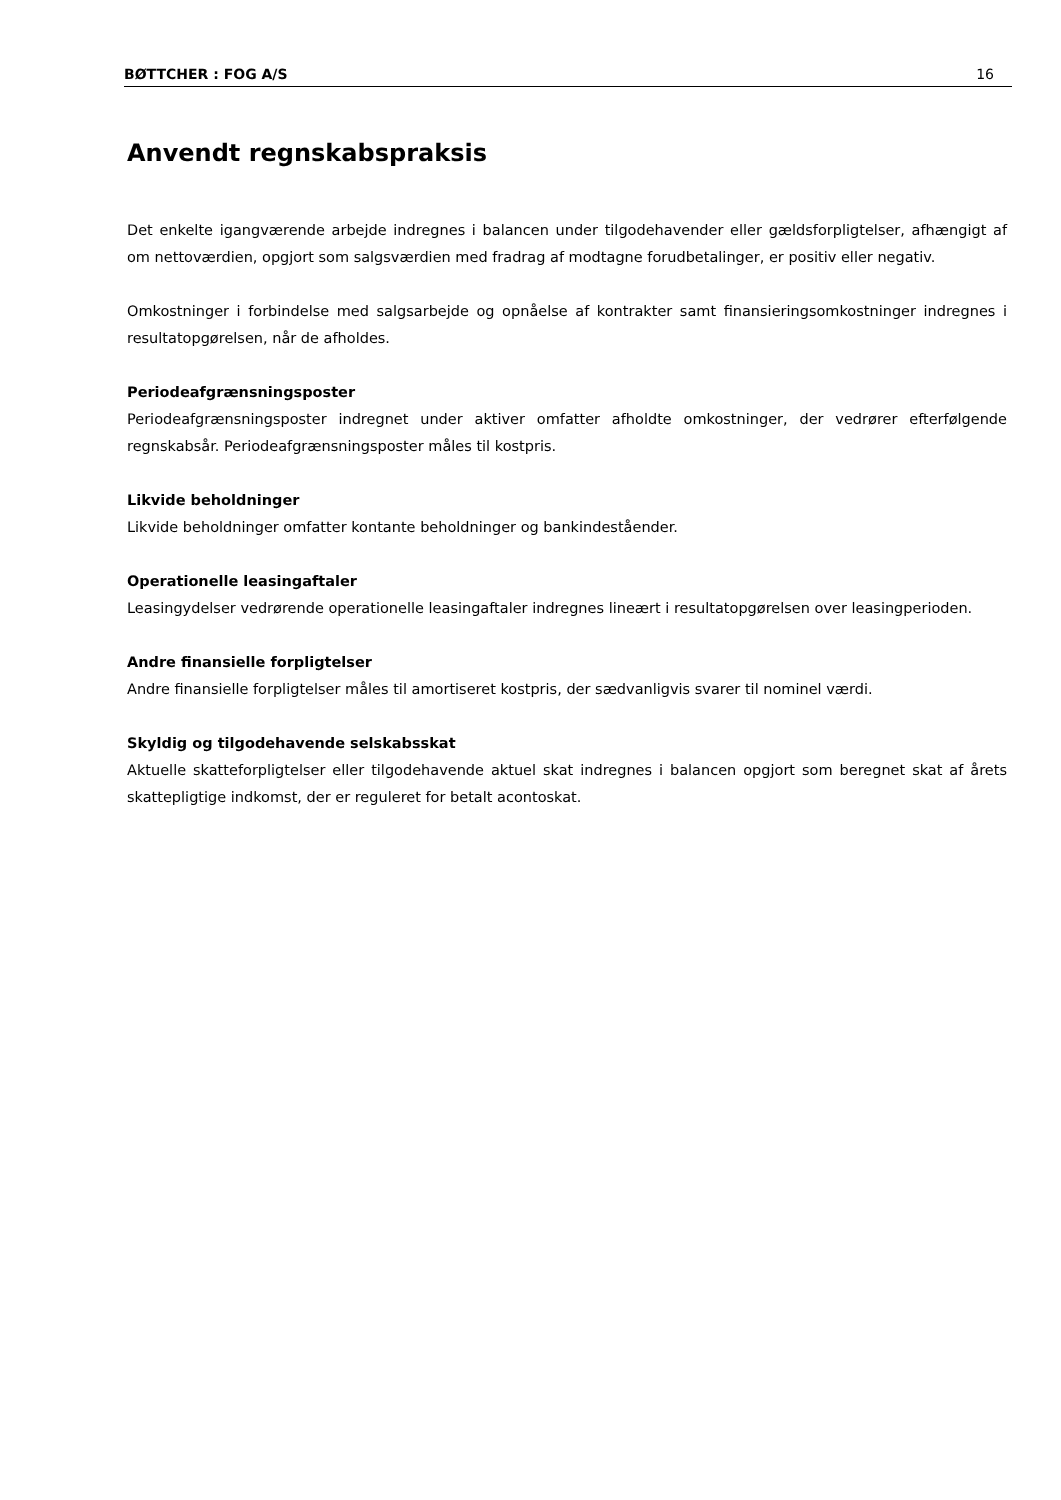BØTTCHER : FOG A/S 16
Anvendt regnskabspraksis
Det enkelte igangværende arbejde indregnes i balancen under tilgodehavender eller gældsforpligtelser, afhængigt af om nettoværdien, opgjort som salgsværdien med fradrag af modtagne forudbetalinger, er positiv eller negativ.
Omkostninger i forbindelse med salgsarbejde og opnåelse af kontrakter samt finansieringsomkostninger indregnes i resultatopgørelsen, når de afholdes.
Periodeafgrænsningsposter
Periodeafgrænsningsposter indregnet under aktiver omfatter afholdte omkostninger, der vedrører efterfølgende regnskabsår. Periodeafgrænsningsposter måles til kostpris.
Likvide beholdninger
Likvide beholdninger omfatter kontante beholdninger og bankindeståender.
Operationelle leasingaftaler
Leasingydelser vedrørende operationelle leasingaftaler indregnes lineært i resultatopgørelsen over leasingperioden.
Andre finansielle forpligtelser
Andre finansielle forpligtelser måles til amortiseret kostpris, der sædvanligvis svarer til nominel værdi.
Skyldig og tilgodehavende selskabsskat
Aktuelle skatteforpligtelser eller tilgodehavende aktuel skat indregnes i balancen opgjort som beregnet skat af årets skattepligtige indkomst, der er reguleret for betalt acontoskat.